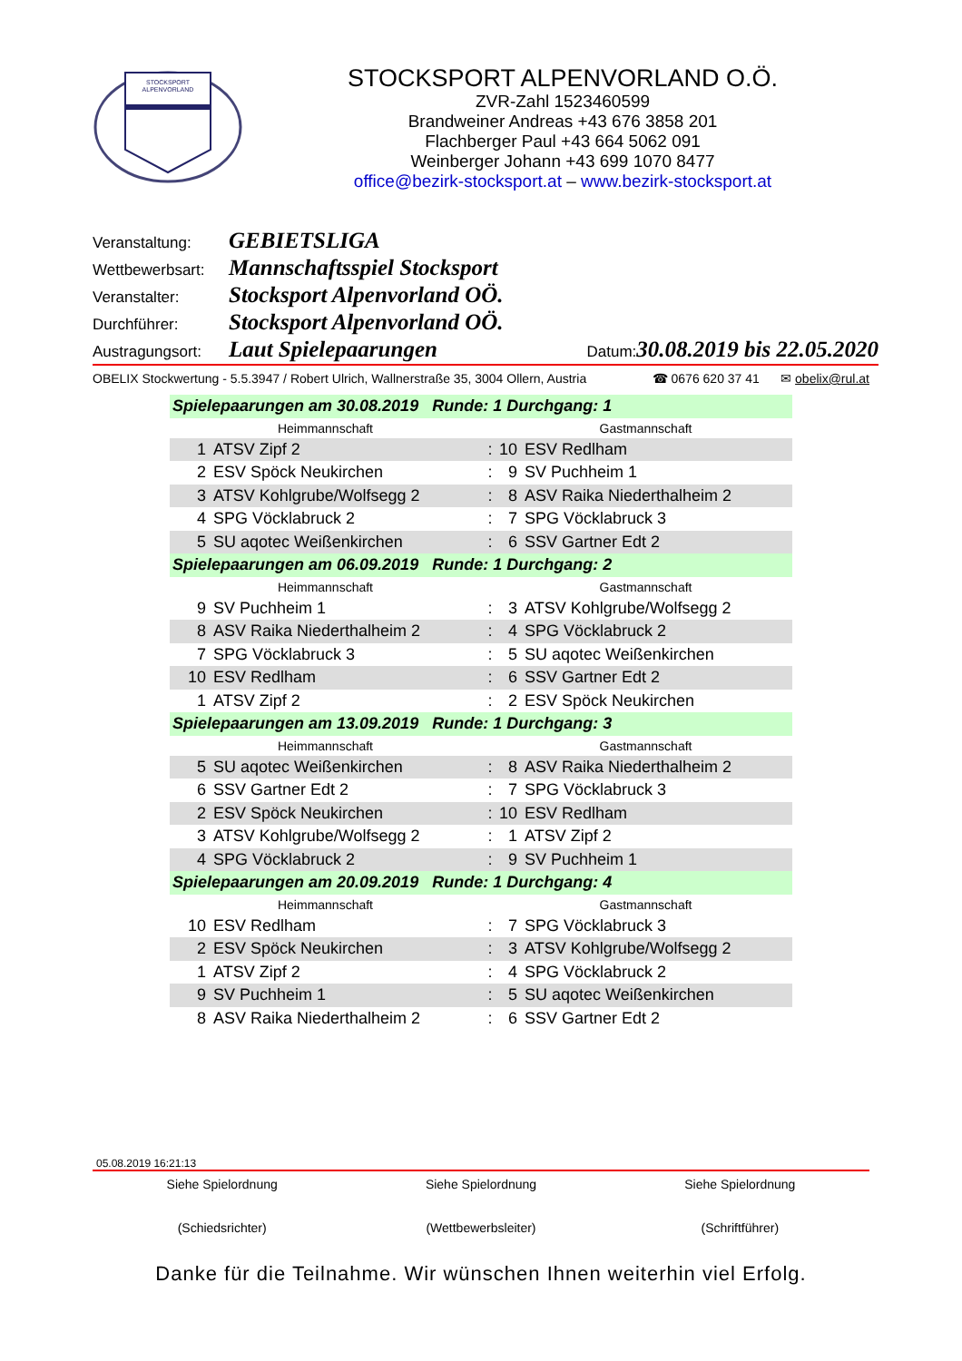STOCKSPORT
ALPENVORLAND
STOCKSPORT ALPENVORLAND O.Ö.
ZVR-Zahl 1523460599
Brandweiner Andreas +43 676 3858 201
Flachberger Paul +43 664 5062 091
Weinberger Johann +43 699 1070 8477
office@bezirk-stocksport.at – www.bezirk-stocksport.at
Veranstaltung: GEBIETSLIGA
Wettbewerbsart: Mannschaftsspiel Stocksport
Veranstalter: Stocksport Alpenvorland OÖ.
Durchführer: Stocksport Alpenvorland OÖ.
Austragungsort: Laut Spielepaarungen Datum: 30.08.2019 bis 22.05.2020
OBELIX Stockwertung - 5.5.3947 / Robert Ulrich, Wallnerstraße 35, 3004 Ollern, Austria ☎ 0676 620 37 41 ✉ obelix@rul.at
| Spielepaarungen am 30.08.2019 Runde: 1 Durchgang: 1 | | | | |
| Heimmannschaft | | | Gastmannschaft | |
| 1 | ATSV Zipf 2 | : | 10 | ESV Redlham |
| 2 | ESV Spöck Neukirchen | : | 9 | SV Puchheim 1 |
| 3 | ATSV Kohlgrube/Wolfsegg 2 | : | 8 | ASV Raika Niederthalheim 2 |
| 4 | SPG Vöcklabruck 2 | : | 7 | SPG Vöcklabruck 3 |
| 5 | SU aqotec Weißenkirchen | : | 6 | SSV Gartner Edt 2 |
| Spielepaarungen am 06.09.2019 Runde: 1 Durchgang: 2 | | | | |
| Heimmannschaft | | | Gastmannschaft | |
| 9 | SV Puchheim 1 | : | 3 | ATSV Kohlgrube/Wolfsegg 2 |
| 8 | ASV Raika Niederthalheim 2 | : | 4 | SPG Vöcklabruck 2 |
| 7 | SPG Vöcklabruck 3 | : | 5 | SU aqotec Weißenkirchen |
| 10 | ESV Redlham | : | 6 | SSV Gartner Edt 2 |
| 1 | ATSV Zipf 2 | : | 2 | ESV Spöck Neukirchen |
| Spielepaarungen am 13.09.2019 Runde: 1 Durchgang: 3 | | | | |
| Heimmannschaft | | | Gastmannschaft | |
| 5 | SU aqotec Weißenkirchen | : | 8 | ASV Raika Niederthalheim 2 |
| 6 | SSV Gartner Edt 2 | : | 7 | SPG Vöcklabruck 3 |
| 2 | ESV Spöck Neukirchen | : | 10 | ESV Redlham |
| 3 | ATSV Kohlgrube/Wolfsegg 2 | : | 1 | ATSV Zipf 2 |
| 4 | SPG Vöcklabruck 2 | : | 9 | SV Puchheim 1 |
| Spielepaarungen am 20.09.2019 Runde: 1 Durchgang: 4 | | | | |
| Heimmannschaft | | | Gastmannschaft | |
| 10 | ESV Redlham | : | 7 | SPG Vöcklabruck 3 |
| 2 | ESV Spöck Neukirchen | : | 3 | ATSV Kohlgrube/Wolfsegg 2 |
| 1 | ATSV Zipf 2 | : | 4 | SPG Vöcklabruck 2 |
| 9 | SV Puchheim 1 | : | 5 | SU aqotec Weißenkirchen |
| 8 | ASV Raika Niederthalheim 2 | : | 6 | SSV Gartner Edt 2 |
05.08.2019 16:21:13
Siehe Spielordnung
(Schiedsrichter) Siehe Spielordnung
(Wettbewerbsleiter) Siehe Spielordnung
(Schriftführer)
Danke für die Teilnahme. Wir wünschen Ihnen weiterhin viel Erfolg.